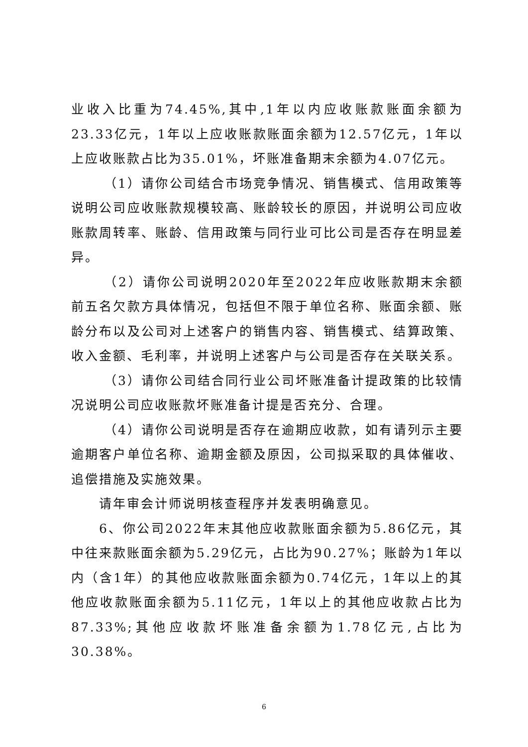业收入比重为74.45%,其中,1年以内应收账款账面余额为23.33亿元，1年以上应收账款账面余额为12.57亿元，1年以上应收账款占比为35.01%，坏账准备期末余额为4.07亿元。
（1）请你公司结合市场竞争情况、销售模式、信用政策等说明公司应收账款规模较高、账龄较长的原因，并说明公司应收账款周转率、账龄、信用政策与同行业可比公司是否存在明显差异。
（2）请你公司说明2020年至2022年应收账款期末余额前五名欠款方具体情况，包括但不限于单位名称、账面余额、账龄分布以及公司对上述客户的销售内容、销售模式、结算政策、收入金额、毛利率，并说明上述客户与公司是否存在关联关系。
（3）请你公司结合同行业公司坏账准备计提政策的比较情况说明公司应收账款坏账准备计提是否充分、合理。
（4）请你公司说明是否存在逾期应收款，如有请列示主要逾期客户单位名称、逾期金额及原因，公司拟采取的具体催收、追偿措施及实施效果。
请年审会计师说明核查程序并发表明确意见。
6、你公司2022年末其他应收款账面余额为5.86亿元，其中往来款账面余额为5.29亿元，占比为90.27%；账龄为1年以内（含1年）的其他应收款账面余额为0.74亿元，1年以上的其他应收款账面余额为5.11亿元，1年以上的其他应收款占比为87.33%;其他应收款坏账准备余额为1.78亿元,占比为30.38%。
6